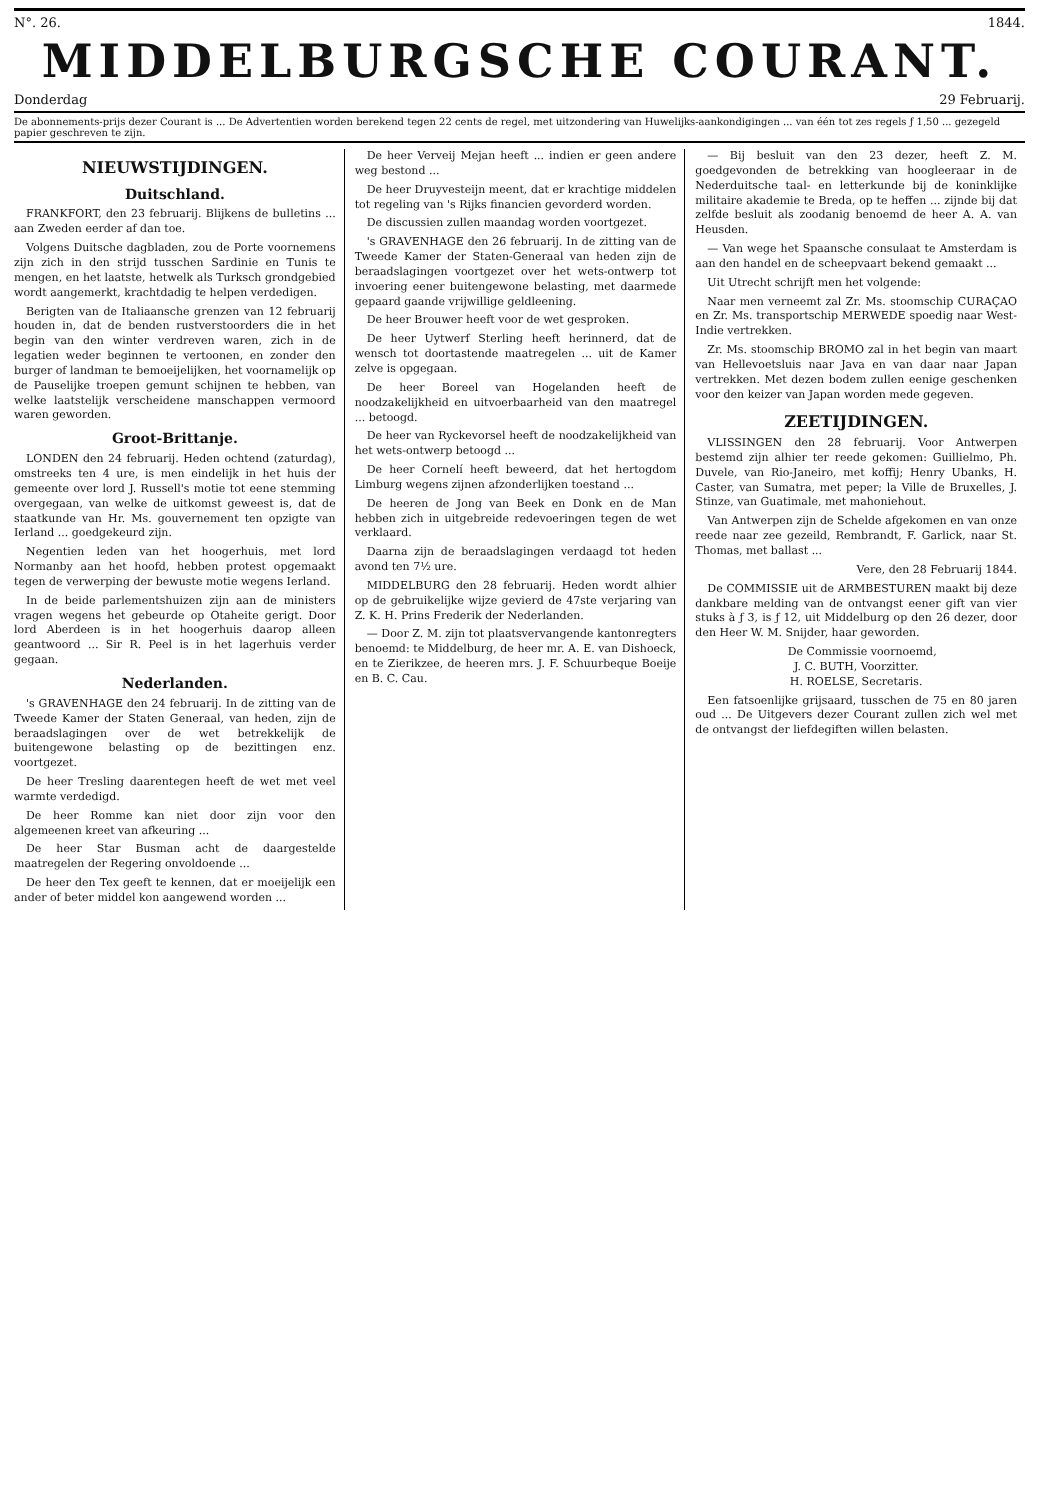N°. 26. 1844.
MIDDELBURGSCHE COURANT.
Donderdag 29 Februarij.
De abonnements-prijs dezer Courant is ... De Advertentien worden berekend tegen 22 cents de regel, met uitzondering van Huwelijks-aankondigingen ... van één tot zes regels ƒ 1,50 ... gezegeld papier geschreven te zijn.
NIEUWSTIJDINGEN.
Duitschland.
FRANKFORT, den 23 februarij. Blijkens de bulletins ... aan Zweden eerder af dan toe.
Volgens Duitsche dagbladen, zou de Porte voornemens zijn zich in den strijd tusschen Sardinie en Tunis te mengen, en het laatste, hetwelk als Turksch grondgebied wordt aangemerkt, krachtdadig te helpen verdedigen.
Berigten van de Italiaansche grenzen van 12 februarij houden in, dat de benden rustverstoorders die in het begin van den winter verdreven waren, zich in de legatien weder beginnen te vertoonen, en zonder den burger of landman te bemoeijelijken, het voornamelijk op de Pauselijke troepen gemunt schijnen te hebben, van welke laatstelijk verscheidene manschappen vermoord waren geworden.
Groot-Brittanje.
LONDEN den 24 februarij. Heden ochtend (zaturdag), omstreeks ten 4 ure, is men eindelijk in het huis der gemeente over lord J. Russell's motie tot eene stemming overgegaan, van welke de uitkomst geweest is, dat de staatkunde van Hr. Ms. gouvernement ten opzigte van Ierland ... goedgekeurd zijn.
Negentien leden van het hoogerhuis, met lord Normanby aan het hoofd, hebben protest opgemaakt tegen de verwerping der bewuste motie wegens Ierland.
In de beide parlementshuizen zijn aan de ministers vragen wegens het gebeurde op Otaheite gerigt. Door lord Aberdeen is in het hoogerhuis daarop alleen geantwoord ... Sir R. Peel is in het lagerhuis verder gegaan.
Nederlanden.
's GRAVENHAGE den 24 februarij. In de zitting van de Tweede Kamer der Staten Generaal, van heden, zijn de beraadslagingen over de wet betrekkelijk de buitengewone belasting op de bezittingen enz. voortgezet.
De heer Tresling daarentegen heeft de wet met veel warmte verdedigd.
De heer Romme kan niet door zijn voor den algemeenen kreet van afkeuring ...
De heer Star Busman acht de daargestelde maatregelen der Regering onvoldoende ...
De heer den Tex geeft te kennen, dat er moeijelijk een ander of beter middel kon aangewend worden ...
De heer Verveij Mejan heeft ... indien er geen andere weg bestond ...
De heer Druyvesteijn meent, dat er krachtige middelen tot regeling van 's Rijks financien gevorderd worden.
De discussien zullen maandag worden voortgezet.
's GRAVENHAGE den 26 februarij. In de zitting van de Tweede Kamer der Staten-Generaal van heden zijn de beraadslagingen voortgezet over het wets-ontwerp tot invoering eener buitengewone belasting, met daarmede gepaard gaande vrijwillige geldleening.
De heer Brouwer heeft voor de wet gesproken.
De heer Uytwerf Sterling heeft herinnerd, dat de wensch tot doortastende maatregelen ... uit de Kamer zelve is opgegaan.
De heer Boreel van Hogelanden heeft de noodzakelijkheid en uitvoerbaarheid van den maatregel ... betoogd.
De heer van Ryckevorsel heeft de noodzakelijkheid van het wets-ontwerp betoogd ...
De heer Cornelí heeft beweerd, dat het hertogdom Limburg wegens zijnen afzonderlijken toestand ...
De heeren de Jong van Beek en Donk en de Man hebben zich in uitgebreide redevoeringen tegen de wet verklaard.
Daarna zijn de beraadslagingen verdaagd tot heden avond ten 7½ ure.
MIDDELBURG den 28 februarij. Heden wordt alhier op de gebruikelijke wijze gevierd de 47ste verjaring van Z. K. H. Prins Frederik der Nederlanden.
— Door Z. M. zijn tot plaatsvervangende kantonregters benoemd: te Middelburg, de heer mr. A. E. van Dishoeck, en te Zierikzee, de heeren mrs. J. F. Schuurbeque Boeije en B. C. Cau.
— Bij besluit van den 23 dezer, heeft Z. M. goedgevonden de betrekking van hoogleeraar in de Nederduitsche taal- en letterkunde bij de koninklijke militaire akademie te Breda, op te heffen ... zijnde bij dat zelfde besluit als zoodanig benoemd de heer A. A. van Heusden.
— Van wege het Spaansche consulaat te Amsterdam is aan den handel en de scheepvaart bekend gemaakt ...
Uit Utrecht schrijft men het volgende:
Naar men verneemt zal Zr. Ms. stoomschip CURAÇAO en Zr. Ms. transportschip MERWEDE spoedig naar West-Indie vertrekken.
Zr. Ms. stoomschip BROMO zal in het begin van maart van Hellevoetsluis naar Java en van daar naar Japan vertrekken. Met dezen bodem zullen eenige geschenken voor den keizer van Japan worden mede gegeven.
ZEETIJDINGEN.
VLISSINGEN den 28 februarij. Voor Antwerpen bestemd zijn alhier ter reede gekomen: Guillielmo, Ph. Duvele, van Rio-Janeiro, met koffij; Henry Ubanks, H. Caster, van Sumatra, met peper; la Ville de Bruxelles, J. Stinze, van Guatimale, met mahoniehout.
Van Antwerpen zijn de Schelde afgekomen en van onze reede naar zee gezeild, Rembrandt, F. Garlick, naar St. Thomas, met ballast ...
Vere, den 28 Februarij 1844.
De COMMISSIE uit de ARMBESTUREN maakt bij deze dankbare melding van de ontvangst eener gift van vier stuks à ƒ 3, is ƒ 12, uit Middelburg op den 26 dezer, door den Heer W. M. Snijder, haar geworden.
De Commissie voornoemd,
J. C. BUTH, Voorzitter.
H. ROELSE, Secretaris.
Een fatsoenlijke grijsaard, tusschen de 75 en 80 jaren oud ... De Uitgevers dezer Courant zullen zich wel met de ontvangst der liefdegiften willen belasten.